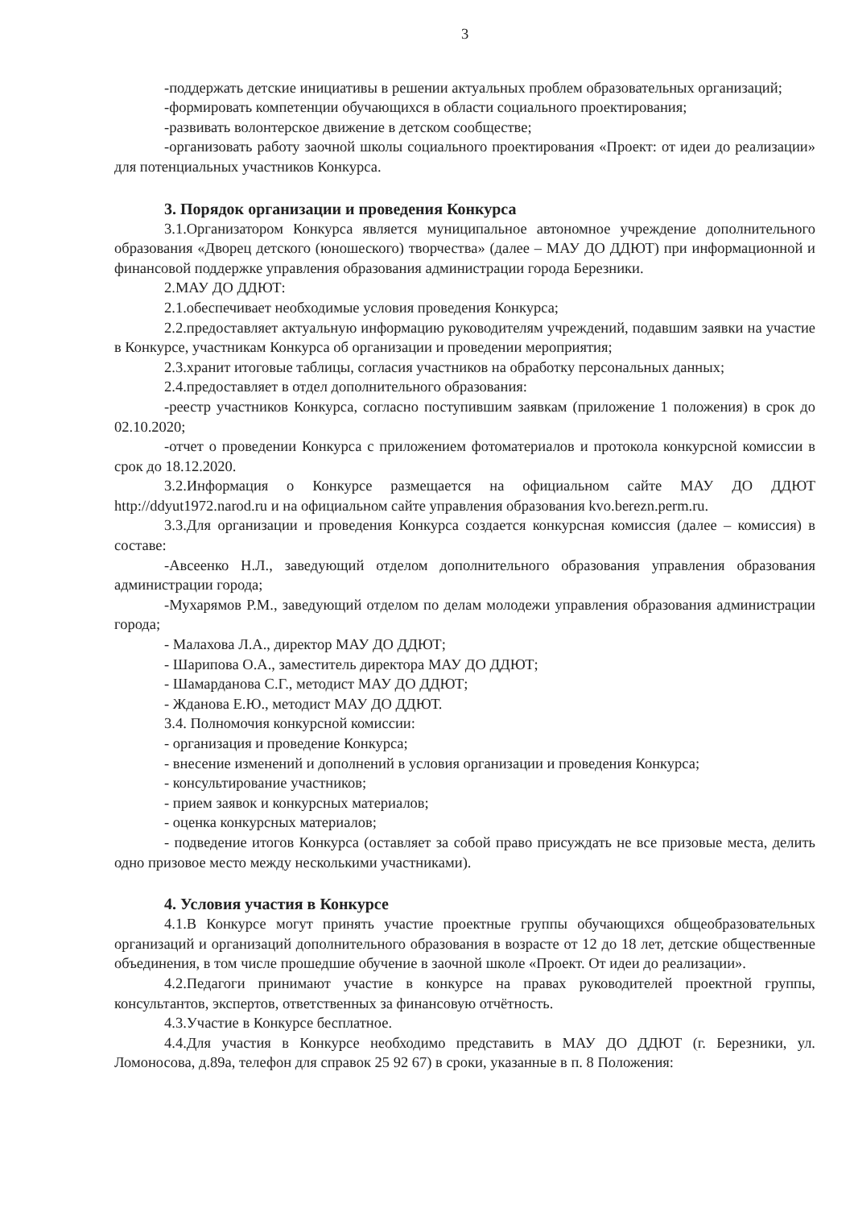3
-поддержать детские инициативы в решении актуальных проблем образовательных организаций;
-формировать компетенции обучающихся в области социального проектирования;
-развивать волонтерское движение в детском сообществе;
-организовать работу заочной школы социального проектирования «Проект: от идеи до реализации» для потенциальных участников Конкурса.
3. Порядок организации и проведения Конкурса
3.1.Организатором Конкурса является муниципальное автономное учреждение дополнительного образования «Дворец детского (юношеского) творчества» (далее – МАУ ДО ДДЮТ) при информационной и финансовой поддержке управления образования администрации города Березники.
2.МАУ ДО ДДЮТ:
2.1.обеспечивает необходимые условия проведения Конкурса;
2.2.предоставляет актуальную информацию руководителям учреждений, подавшим заявки на участие в Конкурсе, участникам Конкурса об организации и проведении мероприятия;
2.3.хранит итоговые таблицы, согласия участников на обработку персональных данных;
2.4.предоставляет в отдел дополнительного образования:
-реестр участников Конкурса, согласно поступившим заявкам (приложение 1 положения) в срок до 02.10.2020;
-отчет о проведении Конкурса с приложением фотоматериалов и протокола конкурсной комиссии в срок до 18.12.2020.
3.2.Информация о Конкурсе размещается на официальном сайте МАУ ДО ДДЮТ http://ddyut1972.narod.ru и на официальном сайте управления образования kvo.berezn.perm.ru.
3.3.Для организации и проведения Конкурса создается конкурсная комиссия (далее – комиссия) в составе:
-Авсеенко Н.Л., заведующий отделом дополнительного образования управления образования администрации города;
-Мухарямов Р.М., заведующий отделом по делам молодежи управления образования администрации города;
- Малахова Л.А., директор МАУ ДО ДДЮТ;
- Шарипова О.А., заместитель директора МАУ ДО ДДЮТ;
- Шамарданова С.Г., методист МАУ ДО ДДЮТ;
- Жданова Е.Ю., методист МАУ ДО ДДЮТ.
3.4. Полномочия конкурсной комиссии:
- организация и проведение Конкурса;
- внесение изменений и дополнений в условия организации и проведения Конкурса;
- консультирование участников;
- прием заявок и конкурсных материалов;
- оценка конкурсных материалов;
- подведение итогов Конкурса (оставляет за собой право присуждать не все призовые места, делить одно призовое место между несколькими участниками).
4. Условия участия в Конкурсе
4.1.В Конкурсе могут принять участие проектные группы обучающихся общеобразовательных организаций и организаций дополнительного образования в возрасте от 12 до 18 лет, детские общественные объединения, в том числе прошедшие обучение в заочной школе «Проект. От идеи до реализации».
4.2.Педагоги принимают участие в конкурсе на правах руководителей проектной группы, консультантов, экспертов, ответственных за финансовую отчётность.
4.3.Участие в Конкурсе бесплатное.
4.4.Для участия в Конкурсе необходимо представить в МАУ ДО ДДЮТ (г. Березники, ул. Ломоносова, д.89а, телефон для справок 25 92 67) в сроки, указанные в п. 8 Положения: